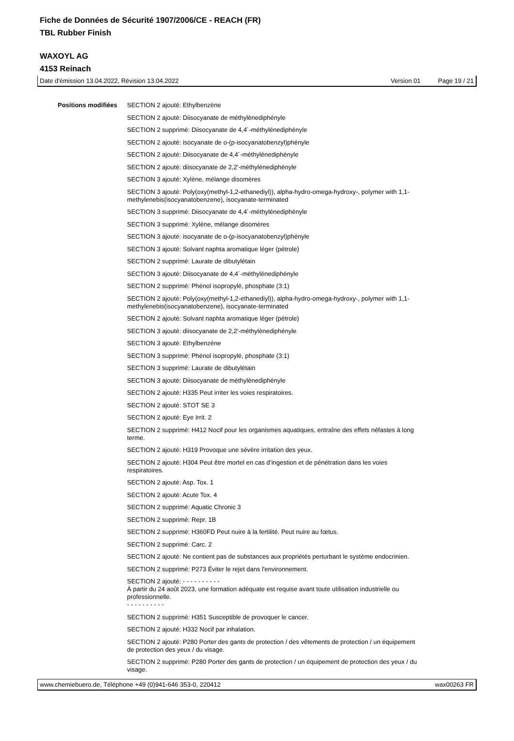Fiche de Données de Sécurité 1907/2006/CE - REACH (FR)
TBL Rubber Finish
WAXOYL AG
4153 Reinach
Date d'émission 13.04.2022, Révision 13.04.2022 Version 01 Page 19 / 21
Positions modifiées
SECTION 2 ajouté: Ethylbenzène
SECTION 2 ajouté: Diisocyanate de méthylènediphényle
SECTION 2 supprimé: Diisocyanate de 4,4´-méthylénediphényle
SECTION 2 ajouté: isocyanate de o-(p-isocyanatobenzyl)phényle
SECTION 2 ajouté: Diisocyanate de 4,4´-méthylénediphényle
SECTION 2 ajouté: diisocyanate de 2,2'-méthylènediphényle
SECTION 3 ajouté: Xylène, mélange disomères
SECTION 3 ajouté: Poly(oxy(methyl-1,2-ethanediyl)), alpha-hydro-omega-hydroxy-, polymer with 1,1-methylenebis(isocyanatobenzene), isocyanate-terminated
SECTION 3 supprimé: Diisocyanate de 4,4´-méthylénediphényle
SECTION 3 supprimé: Xylène, mélange disomères
SECTION 3 ajouté: isocyanate de o-(p-isocyanatobenzyl)phényle
SECTION 3 ajouté: Solvant naphta aromatique léger (pétrole)
SECTION 2 supprimé: Laurate de dibutylétain
SECTION 3 ajouté: Diisocyanate de 4,4´-méthylénediphényle
SECTION 2 supprimé: Phénol isopropylé, phosphate (3:1)
SECTION 2 ajouté: Poly(oxy(methyl-1,2-ethanediyl)), alpha-hydro-omega-hydroxy-, polymer with 1,1-methylenebis(isocyanatobenzene), isocyanate-terminated
SECTION 2 ajouté: Solvant naphta aromatique léger (pétrole)
SECTION 3 ajouté: diisocyanate de 2,2'-méthylènediphényle
SECTION 3 ajouté: Ethylbenzène
SECTION 3 supprimé: Phénol isopropylé, phosphate (3:1)
SECTION 3 supprimé: Laurate de dibutylétain
SECTION 3 ajouté: Diisocyanate de méthylènediphényle
SECTION 2 ajouté: H335 Peut irriter les voies respiratoires.
SECTION 2 ajouté: STOT SE 3
SECTION 2 ajouté: Eye Irrit. 2
SECTION 2 supprimé: H412 Nocif pour les organismes aquatiques, entraîne des effets néfastes à long terme.
SECTION 2 ajouté: H319 Provoque une sévère irritation des yeux.
SECTION 2 ajouté: H304 Peut être mortel en cas d’ingestion et de pénétration dans les voies respiratoires.
SECTION 2 ajouté: Asp. Tox. 1
SECTION 2 ajouté: Acute Tox. 4
SECTION 2 supprimé: Aquatic Chronic 3
SECTION 2 supprimé: Repr. 1B
SECTION 2 supprimé: H360FD Peut nuire à la fertilité. Peut nuire au fœtus.
SECTION 2 supprimé: Carc. 2
SECTION 2 ajouté: Ne contient pas de substances aux propriétés perturbant le système endocrinien.
SECTION 2 supprimé: P273 Éviter le rejet dans l'environnement.
SECTION 2 ajouté: - - - - - - - - - -
À partir du 24 août 2023, une formation adéquate est requise avant toute utilisation industrielle ou professionnelle.
- - - - - - - - - -
SECTION 2 supprimé: H351 Susceptible de provoquer le cancer.
SECTION 2 ajouté: H332 Nocif par inhalation.
SECTION 2 ajouté: P280 Porter des gants de protection / des vêtements de protection / un équipement de protection des yeux / du visage.
SECTION 2 supprimé: P280 Porter des gants de protection / un équipement de protection des yeux / du visage.
www.chemiebuero.de, Téléphone +49 (0)941-646 353-0, 220412 wax00263 FR